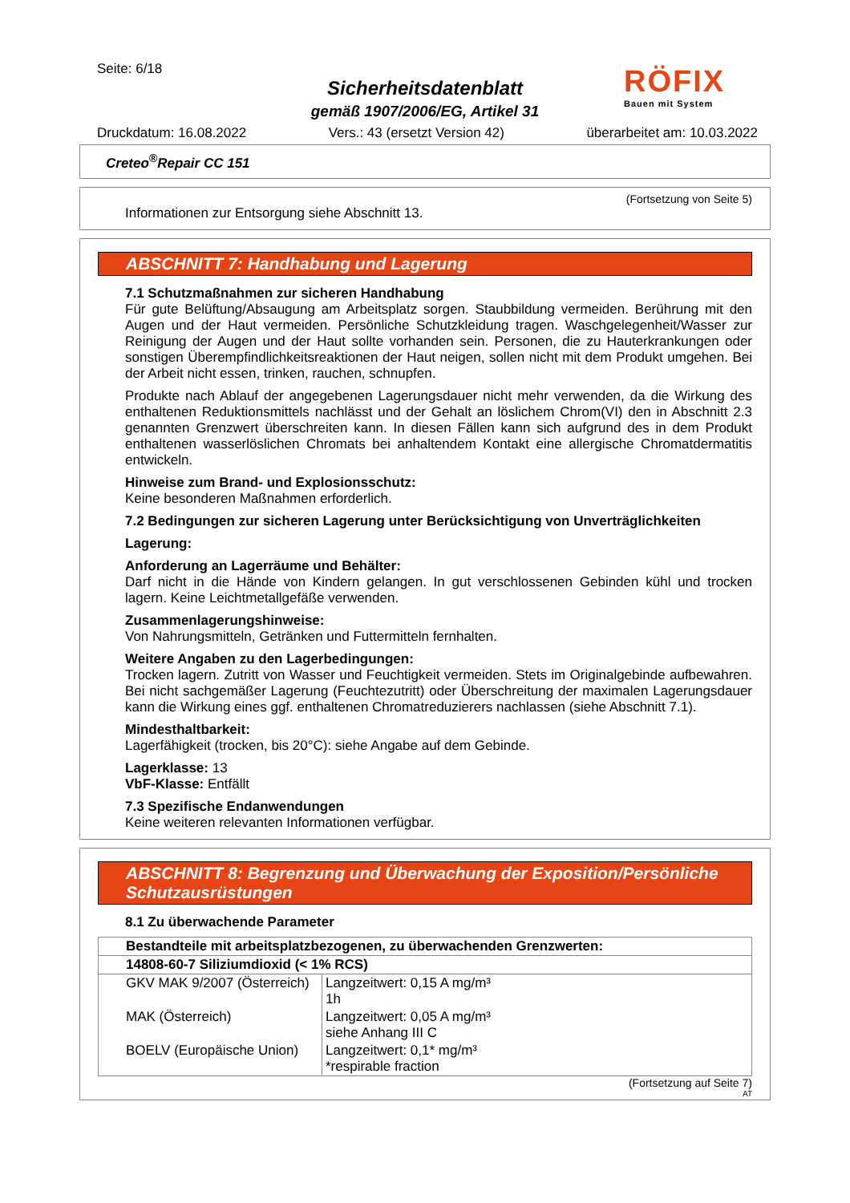Seite: 6/18
Sicherheitsdatenblatt
gemäß 1907/2006/EG, Artikel 31
RÖFIX
Bauen mit System
Druckdatum: 16.08.2022 Vers.: 43 (ersetzt Version 42) überarbeitet am: 10.03.2022
Creteo<sup>®</sup>Repair CC 151
(Fortsetzung von Seite 5)
Informationen zur Entsorgung siehe Abschnitt 13.
ABSCHNITT 7: Handhabung und Lagerung
7.1 Schutzmaßnahmen zur sicheren Handhabung
Für gute Belüftung/Absaugung am Arbeitsplatz sorgen. Staubbildung vermeiden. Berührung mit den Augen und der Haut vermeiden. Persönliche Schutzkleidung tragen. Waschgelegenheit/Wasser zur Reinigung der Augen und der Haut sollte vorhanden sein. Personen, die zu Hauterkrankungen oder sonstigen Überempfindlichkeitsreaktionen der Haut neigen, sollen nicht mit dem Produkt umgehen. Bei der Arbeit nicht essen, trinken, rauchen, schnupfen.
Produkte nach Ablauf der angegebenen Lagerungsdauer nicht mehr verwenden, da die Wirkung des enthaltenen Reduktionsmittels nachlässt und der Gehalt an löslichem Chrom(VI) den in Abschnitt 2.3 genannten Grenzwert überschreiten kann. In diesen Fällen kann sich aufgrund des in dem Produkt enthaltenen wasserlöslichen Chromats bei anhaltendem Kontakt eine allergische Chromatdermatitis entwickeln.
Hinweise zum Brand- und Explosionsschutz:
Keine besonderen Maßnahmen erforderlich.
7.2 Bedingungen zur sicheren Lagerung unter Berücksichtigung von Unverträglichkeiten
Lagerung:
Anforderung an Lagerräume und Behälter:
Darf nicht in die Hände von Kindern gelangen. In gut verschlossenen Gebinden kühl und trocken lagern. Keine Leichtmetallgefäße verwenden.
Zusammenlagerungshinweise:
Von Nahrungsmitteln, Getränken und Futtermitteln fernhalten.
Weitere Angaben zu den Lagerbedingungen:
Trocken lagern. Zutritt von Wasser und Feuchtigkeit vermeiden. Stets im Originalgebinde aufbewahren. Bei nicht sachgemäßer Lagerung (Feuchtezutritt) oder Überschreitung der maximalen Lagerungsdauer kann die Wirkung eines ggf. enthaltenen Chromatreduzierers nachlassen (siehe Abschnitt 7.1).
Mindesthaltbarkeit:
Lagerfähigkeit (trocken, bis 20°C): siehe Angabe auf dem Gebinde.
Lagerklasse: 13
VbF-Klasse: Entfällt
7.3 Spezifische Endanwendungen
Keine weiteren relevanten Informationen verfügbar.
ABSCHNITT 8: Begrenzung und Überwachung der Exposition/Persönliche Schutzausrüstungen
8.1 Zu überwachende Parameter
| Bestandteile mit arbeitsplatzbezogenen, zu überwachenden Grenzwerten: | |
| 14808-60-7 Siliziumdioxid (< 1% RCS) | |
| GKV MAK 9/2007 (Österreich) | Langzeitwert: 0,15 A mg/m³ 1h |
| MAK (Österreich) | Langzeitwert: 0,05 A mg/m³ siehe Anhang III C |
| BOELV (Europäische Union) | Langzeitwert: 0,1* mg/m³ *respirable fraction |
(Fortsetzung auf Seite 7)
AT